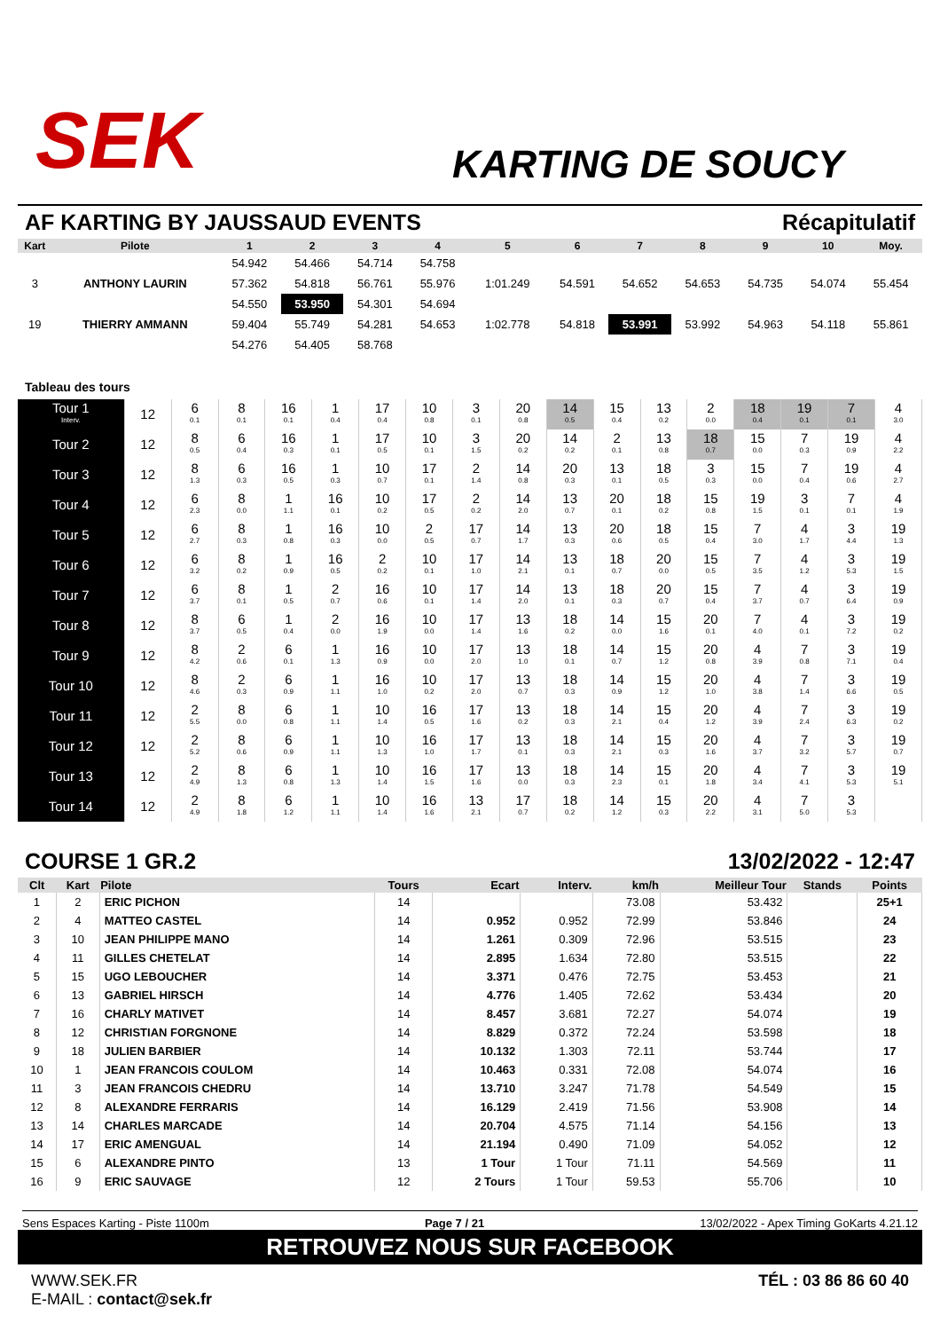SEK
KARTING DE SOUCY
AF KARTING BY JAUSSAUD EVENTS Récapitulatif
| Kart | Pilote | 1 | 2 | 3 | 4 | 5 | 6 | 7 | 8 | 9 | 10 | Moy. |
| --- | --- | --- | --- | --- | --- | --- | --- | --- | --- | --- | --- | --- |
| | | 54.942 | 54.466 | 54.714 | 54.758 | | | | | | | |
| 3 | ANTHONY LAURIN | 57.362 | 54.818 | 56.761 | 55.976 | 1:01.249 | 54.591 | 54.652 | 54.653 | 54.735 | 54.074 | 55.454 |
| | | 54.550 | 53.950 | 54.301 | 54.694 | | | | | | | |
| 19 | THIERRY AMMANN | 59.404 | 55.749 | 54.281 | 54.653 | 1:02.778 | 54.818 | 53.991 | 53.992 | 54.963 | 54.118 | 55.861 |
| | | 54.276 | 54.405 | 58.768 | | | | | | | | |
Tableau des tours
| Tour 1 Interv. | 12 | 6 0.1 | 8 0.1 | 16 0.1 | 1 0.4 | 17 0.4 | 10 0.8 | 3 0.1 | 20 0.8 | 14 0.5 | 15 0.4 | 13 0.2 | 2 0.0 | 18 0.4 | 19 0.1 | 7 0.1 | 4 3.0 |
| Tour 2 | 12 | 8 0.5 | 6 0.4 | 16 0.3 | 1 0.1 | 17 0.5 | 10 0.1 | 3 1.5 | 20 0.2 | 14 0.2 | 2 0.1 | 13 0.8 | 18 0.7 | 15 0.0 | 7 0.3 | 19 0.9 | 4 2.2 |
| Tour 3 | 12 | 8 1.3 | 6 0.3 | 16 0.5 | 1 0.3 | 10 0.7 | 17 0.1 | 2 1.4 | 14 0.8 | 20 0.3 | 13 0.1 | 18 0.5 | 3 0.3 | 15 0.0 | 7 0.4 | 19 0.6 | 4 2.7 |
| Tour 4 | 12 | 6 2.3 | 8 0.0 | 1 1.1 | 16 0.1 | 10 0.2 | 17 0.5 | 2 0.2 | 14 2.0 | 13 0.7 | 20 0.1 | 18 0.2 | 15 0.8 | 19 1.5 | 3 0.1 | 7 0.1 | 4 1.9 |
| Tour 5 | 12 | 6 2.7 | 8 0.3 | 1 0.8 | 16 0.3 | 10 0.0 | 2 0.5 | 17 0.7 | 14 1.7 | 13 0.3 | 20 0.6 | 18 0.5 | 15 0.4 | 7 3.0 | 4 1.7 | 3 4.4 | 19 1.3 |
| Tour 6 | 12 | 6 3.2 | 8 0.2 | 1 0.9 | 16 0.5 | 2 0.2 | 10 0.1 | 17 1.0 | 14 2.1 | 13 0.1 | 18 0.7 | 20 0.0 | 15 0.5 | 7 3.5 | 4 1.2 | 3 5.3 | 19 1.5 |
| Tour 7 | 12 | 6 3.7 | 8 0.1 | 1 0.5 | 2 0.7 | 16 0.6 | 10 0.1 | 17 1.4 | 14 2.0 | 13 0.1 | 18 0.3 | 20 0.7 | 15 0.4 | 7 3.7 | 4 0.7 | 3 6.4 | 19 0.9 |
| Tour 8 | 12 | 8 3.7 | 6 0.5 | 1 0.4 | 2 0.0 | 16 1.9 | 10 0.0 | 17 1.4 | 13 1.6 | 18 0.2 | 14 0.0 | 15 1.6 | 20 0.1 | 7 4.0 | 4 0.1 | 3 7.2 | 19 0.2 |
| Tour 9 | 12 | 8 4.2 | 2 0.6 | 6 0.1 | 1 1.3 | 16 0.9 | 10 0.0 | 17 2.0 | 13 1.0 | 18 0.1 | 14 0.7 | 15 1.2 | 20 0.8 | 4 3.9 | 7 0.8 | 3 7.1 | 19 0.4 |
| Tour 10 | 12 | 8 4.6 | 2 0.3 | 6 0.9 | 1 1.1 | 16 1.0 | 10 0.2 | 17 2.0 | 13 0.7 | 18 0.3 | 14 0.9 | 15 1.2 | 20 1.0 | 4 3.8 | 7 1.4 | 3 6.6 | 19 0.5 |
| Tour 11 | 12 | 2 5.5 | 8 0.0 | 6 0.8 | 1 1.1 | 10 1.4 | 16 0.5 | 17 1.6 | 13 0.2 | 18 0.3 | 14 2.1 | 15 0.4 | 20 1.2 | 4 3.9 | 7 2.4 | 3 6.3 | 19 0.2 |
| Tour 12 | 12 | 2 5.2 | 8 0.6 | 6 0.9 | 1 1.1 | 10 1.3 | 16 1.0 | 17 1.7 | 13 0.1 | 18 0.3 | 14 2.1 | 15 0.3 | 20 1.6 | 4 3.7 | 7 3.2 | 3 5.7 | 19 0.7 |
| Tour 13 | 12 | 2 4.9 | 8 1.3 | 6 0.8 | 1 1.3 | 10 1.4 | 16 1.5 | 17 1.6 | 13 0.0 | 18 0.3 | 14 2.3 | 15 0.1 | 20 1.8 | 4 3.4 | 7 4.1 | 3 5.3 | 19 5.1 |
| Tour 14 | 12 | 2 4.9 | 8 1.8 | 6 1.2 | 1 1.1 | 10 1.4 | 16 1.6 | 13 2.1 | 17 0.7 | 18 0.2 | 14 1.2 | 15 0.3 | 20 2.2 | 4 3.1 | 7 5.0 | 3 5.3 | |
COURSE 1 GR.2 13/02/2022 - 12:47
| Clt | Kart | Pilote | Tours | Ecart | Interv. | km/h | Meilleur Tour | Stands | Points |
| --- | --- | --- | --- | --- | --- | --- | --- | --- | --- |
| 1 | 2 | ERIC PICHON | 14 | | | 73.08 | 53.432 | | 25+1 |
| 2 | 4 | MATTEO CASTEL | 14 | 0.952 | 0.952 | 72.99 | 53.846 | | 24 |
| 3 | 10 | JEAN PHILIPPE MANO | 14 | 1.261 | 0.309 | 72.96 | 53.515 | | 23 |
| 4 | 11 | GILLES CHETELAT | 14 | 2.895 | 1.634 | 72.80 | 53.515 | | 22 |
| 5 | 15 | UGO LEBOUCHER | 14 | 3.371 | 0.476 | 72.75 | 53.453 | | 21 |
| 6 | 13 | GABRIEL HIRSCH | 14 | 4.776 | 1.405 | 72.62 | 53.434 | | 20 |
| 7 | 16 | CHARLY MATIVET | 14 | 8.457 | 3.681 | 72.27 | 54.074 | | 19 |
| 8 | 12 | CHRISTIAN FORGNONE | 14 | 8.829 | 0.372 | 72.24 | 53.598 | | 18 |
| 9 | 18 | JULIEN BARBIER | 14 | 10.132 | 1.303 | 72.11 | 53.744 | | 17 |
| 10 | 1 | JEAN FRANCOIS COULOM | 14 | 10.463 | 0.331 | 72.08 | 54.074 | | 16 |
| 11 | 3 | JEAN FRANCOIS CHEDRU | 14 | 13.710 | 3.247 | 71.78 | 54.549 | | 15 |
| 12 | 8 | ALEXANDRE FERRARIS | 14 | 16.129 | 2.419 | 71.56 | 53.908 | | 14 |
| 13 | 14 | CHARLES MARCADE | 14 | 20.704 | 4.575 | 71.14 | 54.156 | | 13 |
| 14 | 17 | ERIC AMENGUAL | 14 | 21.194 | 0.490 | 71.09 | 54.052 | | 12 |
| 15 | 6 | ALEXANDRE PINTO | 13 | 1 Tour | 1 Tour | 71.11 | 54.569 | | 11 |
| 16 | 9 | ERIC SAUVAGE | 12 | 2 Tours | 1 Tour | 59.53 | 55.706 | | 10 |
Sens Espaces Karting - Piste 1100m Page 7 / 21 13/02/2022 - Apex Timing GoKarts 4.21.12
RETROUVEZ NOUS SUR FACEBOOK
WWW.SEK.FR
E-MAIL : contact@sek.fr TÉL : 03 86 86 60 40